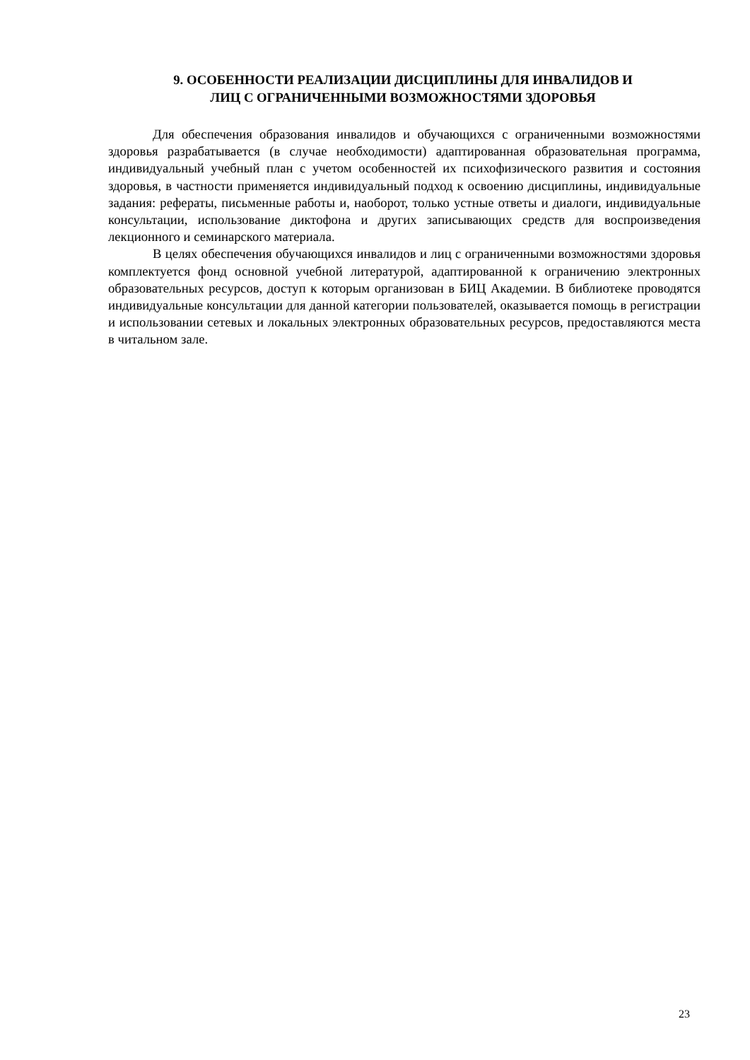9. ОСОБЕННОСТИ РЕАЛИЗАЦИИ ДИСЦИПЛИНЫ ДЛЯ ИНВАЛИДОВ И
ЛИЦ С ОГРАНИЧЕННЫМИ ВОЗМОЖНОСТЯМИ ЗДОРОВЬЯ
Для обеспечения образования инвалидов и обучающихся с ограниченными возможностями здоровья разрабатывается (в случае необходимости) адаптированная образовательная программа, индивидуальный учебный план с учетом особенностей их психофизического развития и состояния здоровья, в частности применяется индивидуальный подход к освоению дисциплины, индивидуальные задания: рефераты, письменные работы и, наоборот, только устные ответы и диалоги, индивидуальные консультации, использование диктофона и других записывающих средств для воспроизведения лекционного и семинарского материала.
В целях обеспечения обучающихся инвалидов и лиц с ограниченными возможностями здоровья комплектуется фонд основной учебной литературой, адаптированной к ограничению электронных образовательных ресурсов, доступ к которым организован в БИЦ Академии. В библиотеке проводятся индивидуальные консультации для данной категории пользователей, оказывается помощь в регистрации и использовании сетевых и локальных электронных образовательных ресурсов, предоставляются места в читальном зале.
23